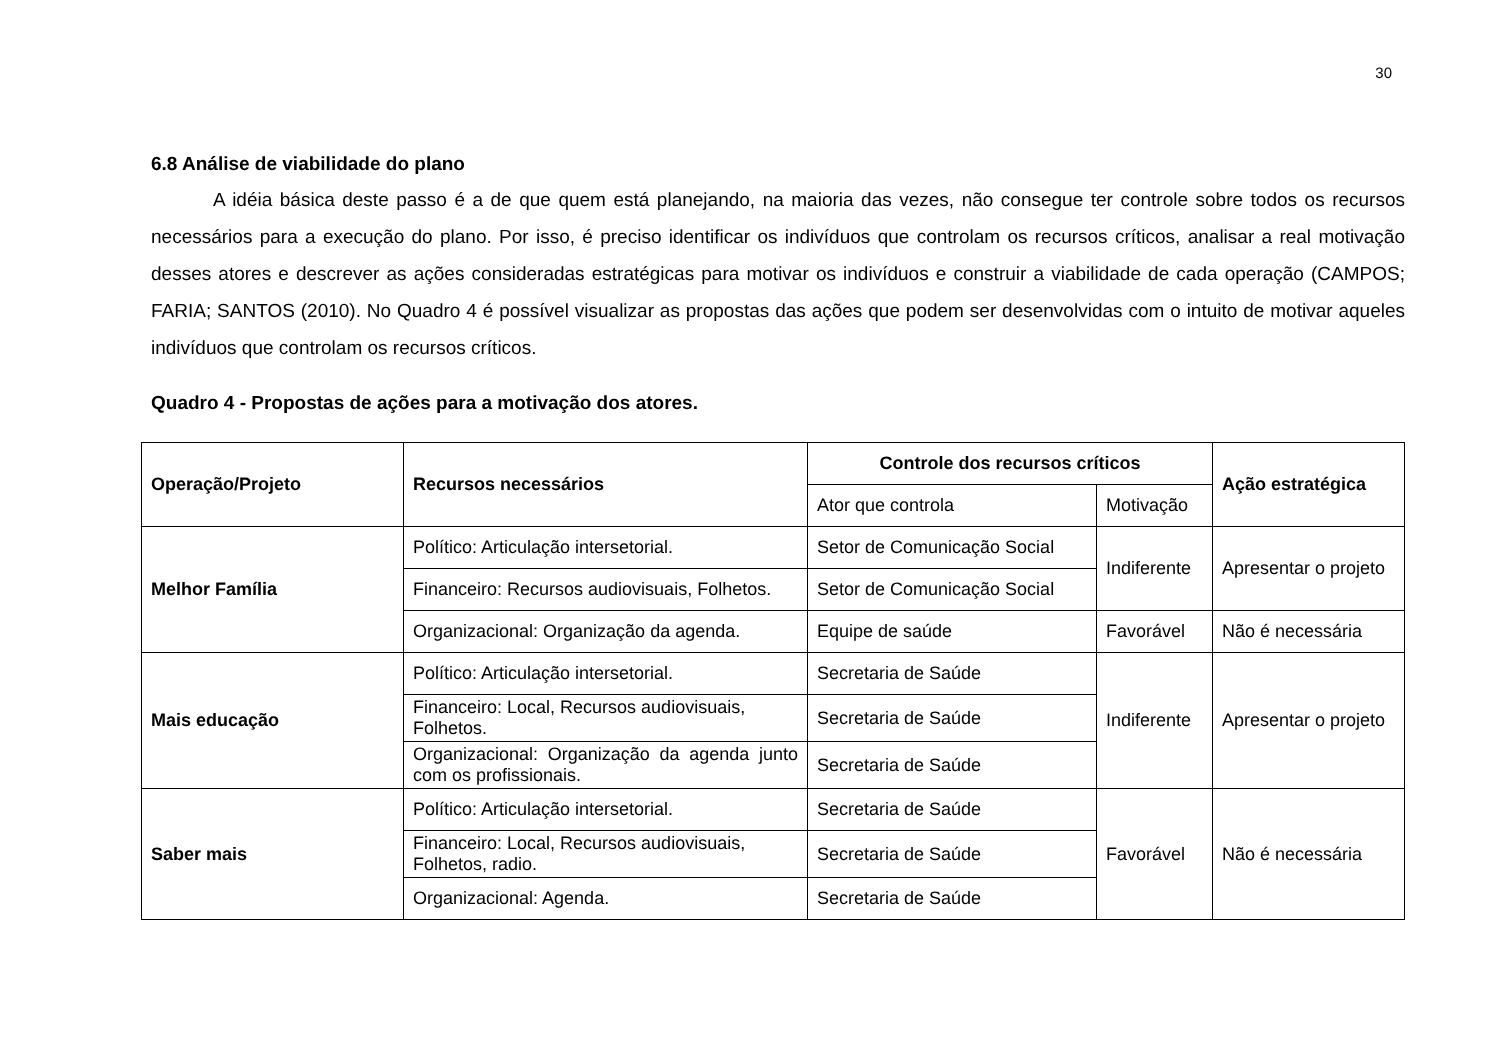30
6.8 Análise de viabilidade do plano
A idéia básica deste passo é a de que quem está planejando, na maioria das vezes, não consegue ter controle sobre todos os recursos necessários para a execução do plano. Por isso, é preciso identificar os indivíduos que controlam os recursos críticos, analisar a real motivação desses atores e descrever as ações consideradas estratégicas para motivar os indivíduos e construir a viabilidade de cada operação (CAMPOS; FARIA; SANTOS (2010). No Quadro 4 é possível visualizar as propostas das ações que podem ser desenvolvidas com o intuito de motivar aqueles indivíduos que controlam os recursos críticos.
Quadro 4 - Propostas de ações para a motivação dos atores.
| Operação/Projeto | Recursos necessários | Controle dos recursos críticos | | Ação estratégica |
| --- | --- | --- | --- | --- |
| | | Ator que controla | Motivação | |
| Melhor Família | Político: Articulação intersetorial. | Setor de Comunicação Social | Indiferente | Apresentar o projeto |
| | Financeiro: Recursos audiovisuais, Folhetos. | Setor de Comunicação Social | | |
| | Organizacional: Organização da agenda. | Equipe de saúde | Favorável | Não é necessária |
| Mais educação | Político: Articulação intersetorial. | Secretaria de Saúde | Indiferente | Apresentar o projeto |
| | Financeiro: Local, Recursos audiovisuais, Folhetos. | Secretaria de Saúde | | |
| | Organizacional: Organização da agenda junto com os profissionais. | Secretaria de Saúde | | |
| Saber mais | Político: Articulação intersetorial. | Secretaria de Saúde | Favorável | Não é necessária |
| | Financeiro: Local, Recursos audiovisuais, Folhetos, radio. | Secretaria de Saúde | | |
| | Organizacional: Agenda. | Secretaria de Saúde | | |